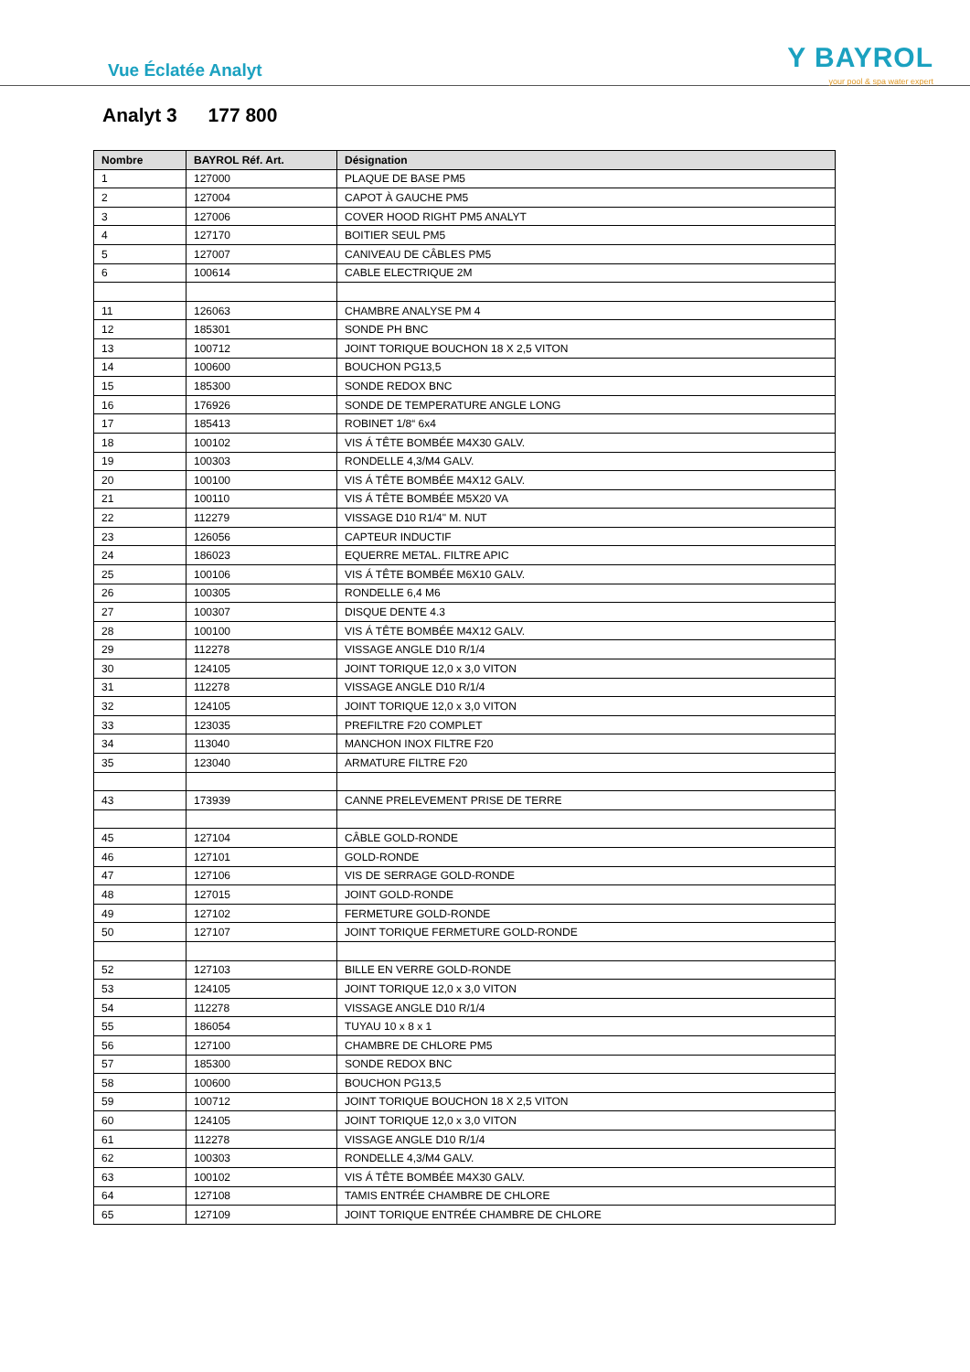Vue Éclatée Analyt
Y BAYROL
your pool & spa water expert
Analyt 3 177 800
| Nombre | BAYROL Réf. Art. | Désignation |
| --- | --- | --- |
| 1 | 127000 | PLAQUE DE BASE PM5 |
| 2 | 127004 | CAPOT À GAUCHE PM5 |
| 3 | 127006 | COVER HOOD RIGHT PM5 ANALYT |
| 4 | 127170 | BOITIER SEUL PM5 |
| 5 | 127007 | CANIVEAU DE CÂBLES PM5 |
| 6 | 100614 | CABLE ELECTRIQUE 2M |
| 11 | 126063 | CHAMBRE ANALYSE PM 4 |
| 12 | 185301 | SONDE PH BNC |
| 13 | 100712 | JOINT TORIQUE BOUCHON 18 X 2,5 VITON |
| 14 | 100600 | BOUCHON PG13,5 |
| 15 | 185300 | SONDE REDOX BNC |
| 16 | 176926 | SONDE DE TEMPERATURE ANGLE LONG |
| 17 | 185413 | ROBINET 1/8“ 6x4 |
| 18 | 100102 | VIS Á TÊTE BOMBÉE M4X30 GALV. |
| 19 | 100303 | RONDELLE 4,3/M4 GALV. |
| 20 | 100100 | VIS Á TÊTE BOMBÉE M4X12 GALV. |
| 21 | 100110 | VIS Á TÊTE BOMBÉE M5X20 VA |
| 22 | 112279 | VISSAGE D10 R1/4" M. NUT |
| 23 | 126056 | CAPTEUR INDUCTIF |
| 24 | 186023 | EQUERRE METAL. FILTRE APIC |
| 25 | 100106 | VIS Á TÊTE BOMBÉE M6X10 GALV. |
| 26 | 100305 | RONDELLE 6,4 M6 |
| 27 | 100307 | DISQUE DENTE 4.3 |
| 28 | 100100 | VIS Á TÊTE BOMBÉE M4X12 GALV. |
| 29 | 112278 | VISSAGE ANGLE D10 R/1/4 |
| 30 | 124105 | JOINT TORIQUE 12,0 x 3,0 VITON |
| 31 | 112278 | VISSAGE ANGLE D10 R/1/4 |
| 32 | 124105 | JOINT TORIQUE 12,0 x 3,0 VITON |
| 33 | 123035 | PREFILTRE F20 COMPLET |
| 34 | 113040 | MANCHON INOX FILTRE F20 |
| 35 | 123040 | ARMATURE FILTRE F20 |
| 43 | 173939 | CANNE PRELEVEMENT PRISE DE TERRE |
| 45 | 127104 | CÂBLE GOLD-RONDE |
| 46 | 127101 | GOLD-RONDE |
| 47 | 127106 | VIS DE SERRAGE GOLD-RONDE |
| 48 | 127015 | JOINT GOLD-RONDE |
| 49 | 127102 | FERMETURE GOLD-RONDE |
| 50 | 127107 | JOINT TORIQUE FERMETURE GOLD-RONDE |
| 52 | 127103 | BILLE EN VERRE GOLD-RONDE |
| 53 | 124105 | JOINT TORIQUE 12,0 x 3,0 VITON |
| 54 | 112278 | VISSAGE ANGLE D10 R/1/4 |
| 55 | 186054 | TUYAU 10 x 8 x 1 |
| 56 | 127100 | CHAMBRE DE CHLORE PM5 |
| 57 | 185300 | SONDE REDOX BNC |
| 58 | 100600 | BOUCHON PG13,5 |
| 59 | 100712 | JOINT TORIQUE BOUCHON 18 X 2,5 VITON |
| 60 | 124105 | JOINT TORIQUE 12,0 x 3,0 VITON |
| 61 | 112278 | VISSAGE ANGLE D10 R/1/4 |
| 62 | 100303 | RONDELLE 4,3/M4 GALV. |
| 63 | 100102 | VIS Á TÊTE BOMBÉE M4X30 GALV. |
| 64 | 127108 | TAMIS ENTRÉE CHAMBRE DE CHLORE |
| 65 | 127109 | JOINT TORIQUE ENTRÉE CHAMBRE DE CHLORE |